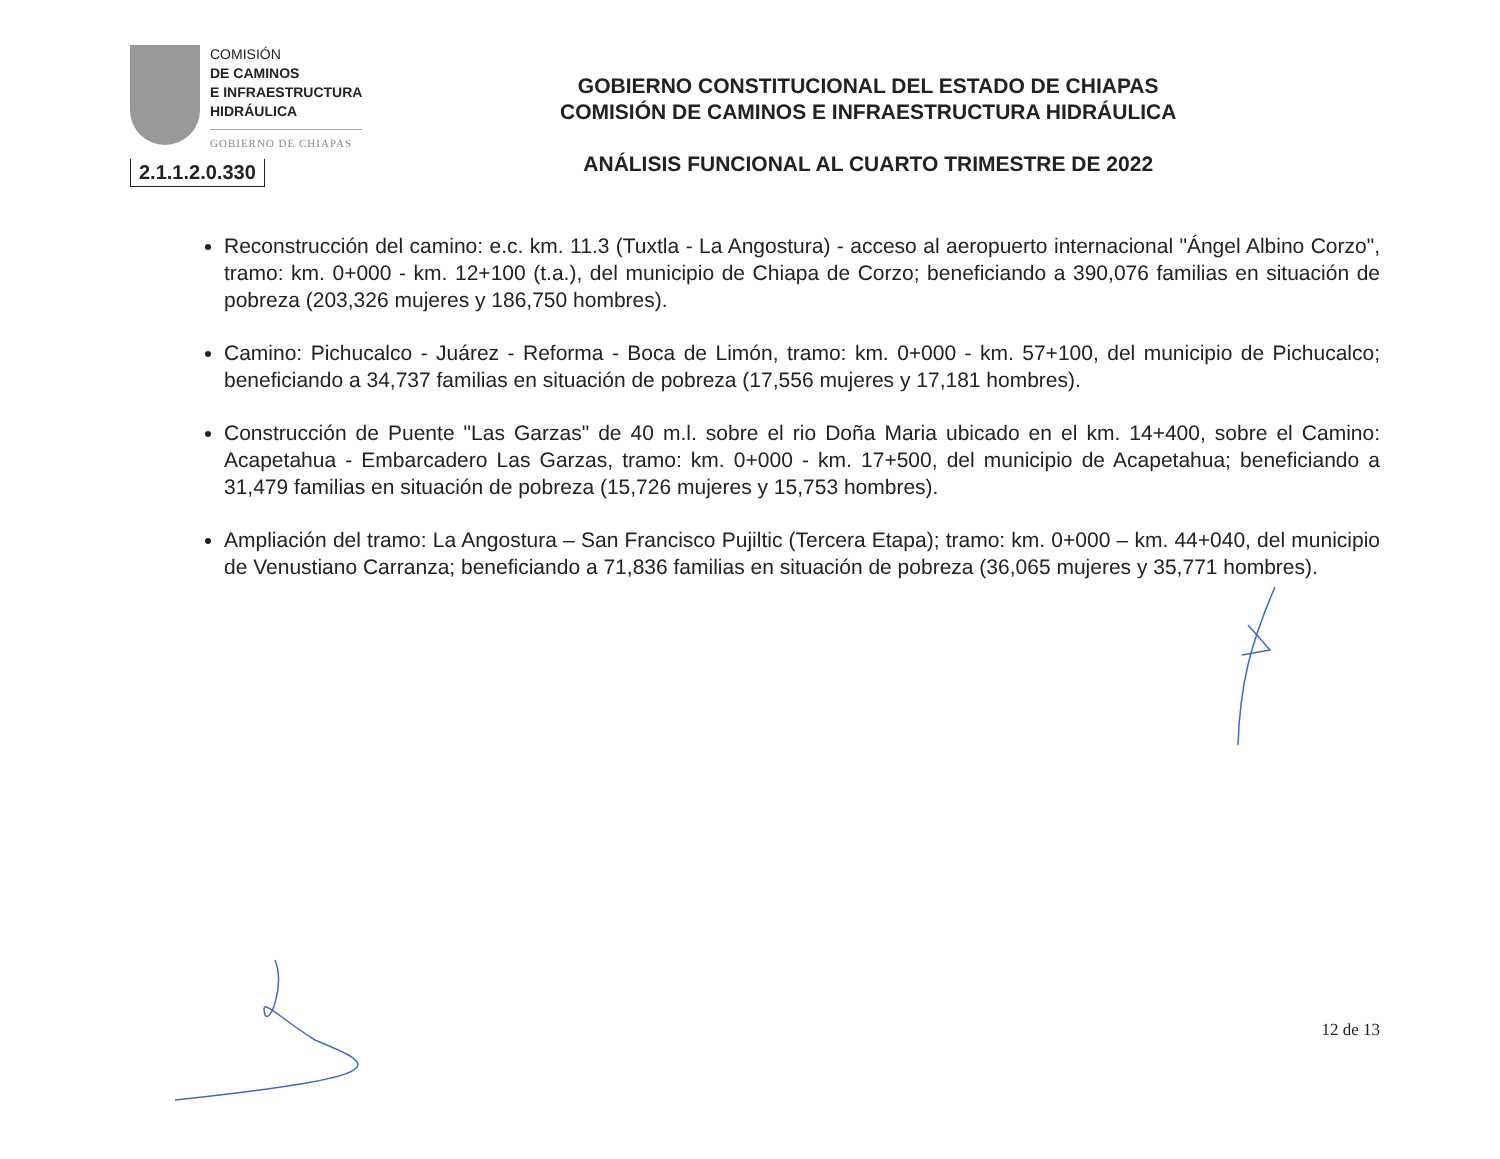COMISIÓN
DE CAMINOS
E INFRAESTRUCTURA
HIDRÁULICA
GOBIERNO DE CHIAPAS
2.1.1.2.0.330
GOBIERNO CONSTITUCIONAL DEL ESTADO DE CHIAPAS
COMISIÓN DE CAMINOS E INFRAESTRUCTURA HIDRÁULICA
ANÁLISIS FUNCIONAL AL CUARTO TRIMESTRE DE 2022
Reconstrucción del camino: e.c. km. 11.3 (Tuxtla - La Angostura) - acceso al aeropuerto internacional "Ángel Albino Corzo", tramo: km. 0+000 - km. 12+100 (t.a.), del municipio de Chiapa de Corzo; beneficiando a 390,076 familias en situación de pobreza (203,326 mujeres y 186,750 hombres).
Camino: Pichucalco - Juárez - Reforma - Boca de Limón, tramo: km. 0+000 - km. 57+100, del municipio de Pichucalco; beneficiando a 34,737 familias en situación de pobreza (17,556 mujeres y 17,181 hombres).
Construcción de Puente "Las Garzas" de 40 m.l. sobre el rio Doña Maria ubicado en el km. 14+400, sobre el Camino: Acapetahua - Embarcadero Las Garzas, tramo: km. 0+000 - km. 17+500, del municipio de Acapetahua; beneficiando a 31,479 familias en situación de pobreza (15,726 mujeres y 15,753 hombres).
Ampliación del tramo: La Angostura – San Francisco Pujiltic (Tercera Etapa); tramo: km. 0+000 – km. 44+040, del municipio de Venustiano Carranza; beneficiando a 71,836 familias en situación de pobreza (36,065 mujeres y 35,771 hombres).
12 de 13